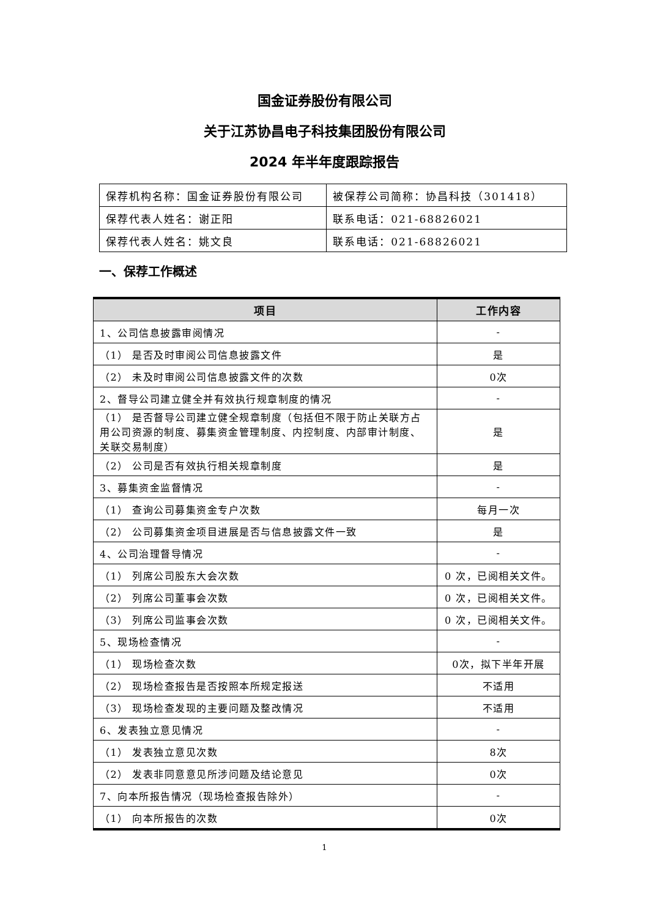国金证券股份有限公司
关于江苏协昌电子科技集团股份有限公司
2024 年半年度跟踪报告
| 保荐机构名称：国金证券股份有限公司 | 被保荐公司简称：协昌科技（301418） |
| 保荐代表人姓名：谢正阳 | 联系电话：021-68826021 |
| 保荐代表人姓名：姚文良 | 联系电话：021-68826021 |
一、保荐工作概述
| 项目 | 工作内容 |
| --- | --- |
| 1、公司信息披露审阅情况 | - |
| （1） 是否及时审阅公司信息披露文件 | 是 |
| （2） 未及时审阅公司信息披露文件的次数 | 0次 |
| 2、督导公司建立健全并有效执行规章制度的情况 | - |
| （1） 是否督导公司建立健全规章制度（包括但不限于防止关联方占用公司资源的制度、募集资金管理制度、内控制度、内部审计制度、关联交易制度） | 是 |
| （2） 公司是否有效执行相关规章制度 | 是 |
| 3、募集资金监督情况 | - |
| （1） 查询公司募集资金专户次数 | 每月一次 |
| （2） 公司募集资金项目进展是否与信息披露文件一致 | 是 |
| 4、公司治理督导情况 | - |
| （1） 列席公司股东大会次数 | 0 次，已阅相关文件。 |
| （2） 列席公司董事会次数 | 0 次，已阅相关文件。 |
| （3） 列席公司监事会次数 | 0 次，已阅相关文件。 |
| 5、现场检查情况 | - |
| （1） 现场检查次数 | 0次，拟下半年开展 |
| （2） 现场检查报告是否按照本所规定报送 | 不适用 |
| （3） 现场检查发现的主要问题及整改情况 | 不适用 |
| 6、发表独立意见情况 | - |
| （1） 发表独立意见次数 | 8次 |
| （2） 发表非同意意见所涉问题及结论意见 | 0次 |
| 7、向本所报告情况（现场检查报告除外） | - |
| （1） 向本所报告的次数 | 0次 |
1